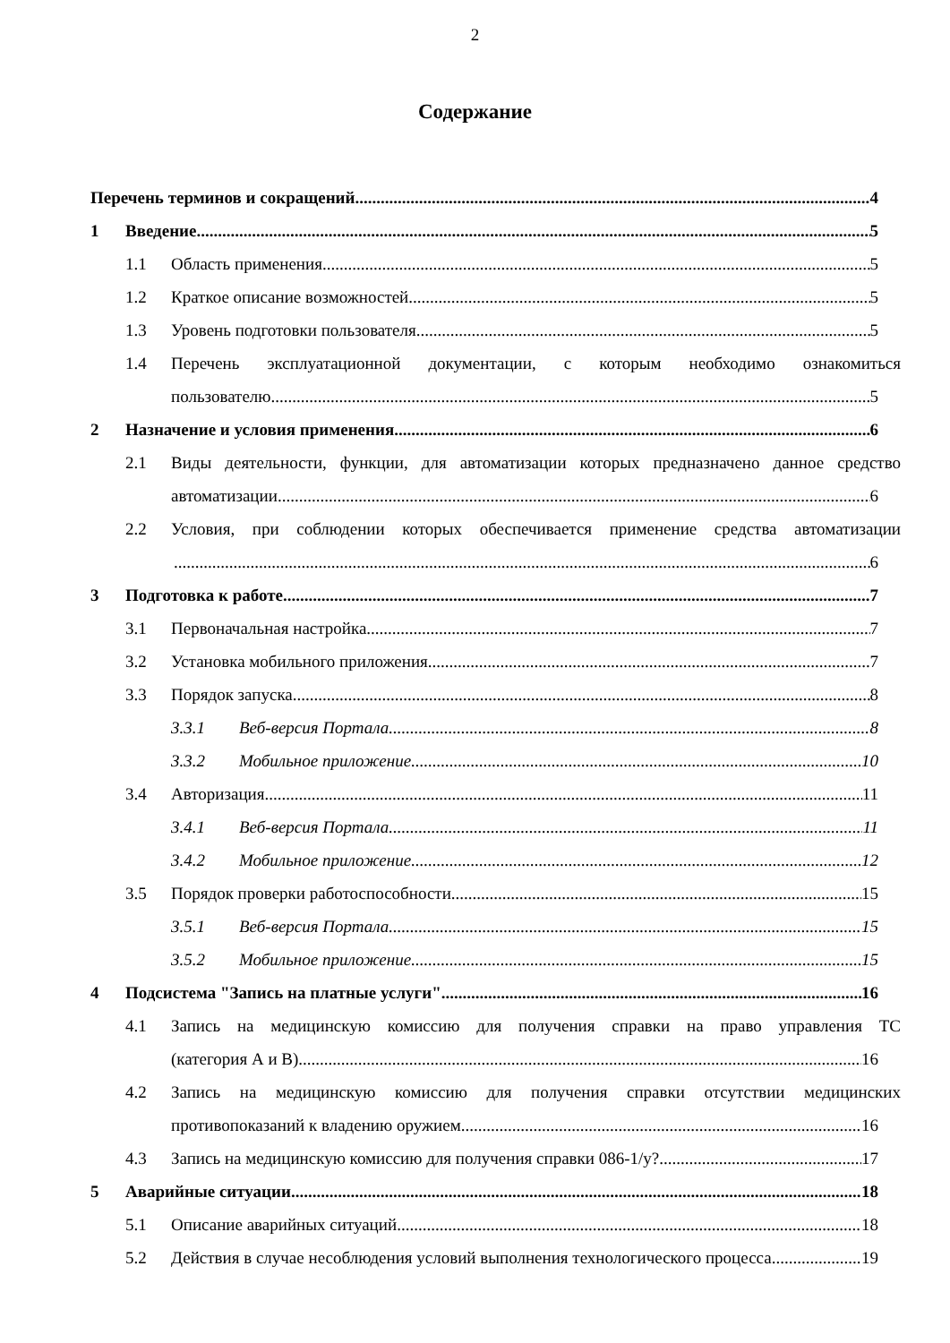2
Содержание
Перечень терминов и сокращений 4
1 Введение 5
1.1 Область применения 5
1.2 Краткое описание возможностей 5
1.3 Уровень подготовки пользователя 5
1.4 Перечень эксплуатационной документации, с которым необходимо ознакомиться
пользователю 5
2 Назначение и условия применения 6
2.1 Виды деятельности, функции, для автоматизации которых предназначено данное средство
автоматизации 6
2.2 Условия, при соблюдении которых обеспечивается применение средства автоматизации
6
3 Подготовка к работе 7
3.1 Первоначальная настройка 7
3.2 Установка мобильного приложения 7
3.3 Порядок запуска 8
3.3.1 Веб-версия Портала 8
3.3.2 Мобильное приложение 10
3.4 Авторизация 11
3.4.1 Веб-версия Портала 11
3.4.2 Мобильное приложение 12
3.5 Порядок проверки работоспособности 15
3.5.1 Веб-версия Портала 15
3.5.2 Мобильное приложение 15
4 Подсистема "Запись на платные услуги" 16
4.1 Запись на медицинскую комиссию для получения справки на право управления ТС
(категория А и В) 16
4.2 Запись на медицинскую комиссию для получения справки отсутствии медицинских
противопоказаний к владению оружием 16
4.3 Запись на медицинскую комиссию для получения справки 086-1/у? 17
5 Аварийные ситуации 18
5.1 Описание аварийных ситуаций 18
5.2 Действия в случае несоблюдения условий выполнения технологического процесса 19